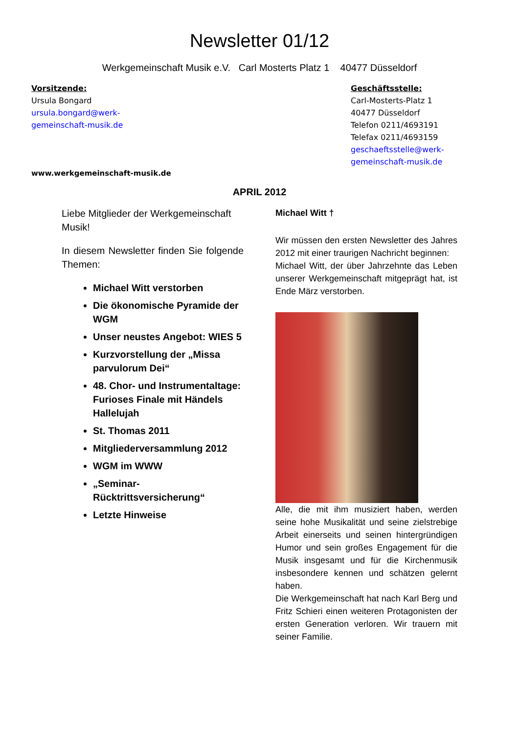Newsletter 01/12
Werkgemeinschaft Musik e.V. Carl Mosterts Platz 1 40477 Düsseldorf
Vorsitzende:
Ursula Bongard
ursula.bongard@werk-
gemeinschaft-musik.de
Geschäftsstelle:
Carl-Mosterts-Platz 1
40477 Düsseldorf
Telefon 0211/4693191
Telefax 0211/4693159
geschaeftsstelle@werk-
gemeinschaft-musik.de
www.werkgemeinschaft-musik.de
APRIL 2012
Liebe Mitglieder der Werkgemeinschaft Musik!
In diesem Newsletter finden Sie folgende Themen:
Michael Witt verstorben
Die ökonomische Pyramide der WGM
Unser neustes Angebot: WIES 5
Kurzvorstellung der „Missa parvulorum Dei“
48. Chor- und Instrumentaltage: Furioses Finale mit Händels Hallelujah
St. Thomas 2011
Mitgliederversammlung 2012
WGM im WWW
„Seminar-Rücktrittsversicherung“
Letzte Hinweise
Michael Witt †
Wir müssen den ersten Newsletter des Jahres 2012 mit einer traurigen Nachricht beginnen:
Michael Witt, der über Jahrzehnte das Leben unserer Werkgemeinschaft mitgeprägt hat, ist Ende März verstorben.
Alle, die mit ihm musiziert haben, werden seine hohe Musikalität und seine zielstrebige Arbeit einerseits und seinen hintergründigen Humor und sein großes Engagement für die Musik insgesamt und für die Kirchenmusik insbesondere kennen und schätzen gelernt haben.
Die Werkgemeinschaft hat nach Karl Berg und Fritz Schieri einen weiteren Protagonisten der ersten Generation verloren. Wir trauern mit seiner Familie.